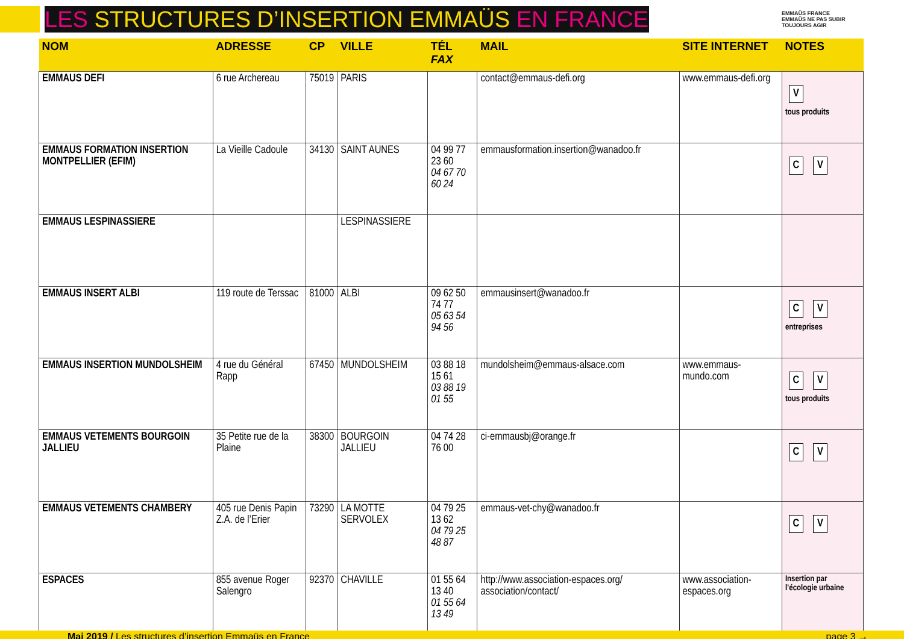LES STRUCTURES D’INSERTION EMMAÜS EN FRANCE
EMMAÜS FRANCE
EMMAÜS NE PAS SUBIR
TOUJOURS AGIR
| NOM | ADRESSE | CP | VILLE | TÉL FAX | MAIL | SITE INTERNET | NOTES |
| --- | --- | --- | --- | --- | --- | --- | --- |
| EMMAUS DEFI | 6 rue Archereau | 75019 | PARIS | | contact@emmaus-defi.org | www.emmaus-defi.org | V tous produits |
| EMMAUS FORMATION INSERTION MONTPELLIER (EFIM) | La Vieille Cadoule | 34130 | SAINT AUNES | 04 99 77 23 60 04 67 70 60 24 | emmausformation.insertion@wanadoo.fr | | C V |
| EMMAUS LESPINASSIERE | | | LESPINASSIERE | | | | |
| EMMAUS INSERT ALBI | 119 route de Terssac | 81000 | ALBI | 09 62 50 74 77 05 63 54 94 56 | emmausinsert@wanadoo.fr | | C V entreprises |
| EMMAUS INSERTION MUNDOLSHEIM | 4 rue du Général Rapp | 67450 | MUNDOLSHEIM | 03 88 18 15 61 03 88 19 01 55 | mundolsheim@emmaus-alsace.com | www.emmaus-mundo.com | C V tous produits |
| EMMAUS VETEMENTS BOURGOIN JALLIEU | 35 Petite rue de la Plaine | 38300 | BOURGOIN JALLIEU | 04 74 28 76 00 | ci-emmausbj@orange.fr | | C V |
| EMMAUS VETEMENTS CHAMBERY | 405 rue Denis Papin Z.A. de l’Erier | 73290 | LA MOTTE SERVOLEX | 04 79 25 13 62 04 79 25 48 87 | emmaus-vet-chy@wanadoo.fr | | C V |
| ESPACES | 855 avenue Roger Salengro | 92370 | CHAVILLE | 01 55 64 13 40 01 55 64 13 49 | http://www.association-espaces.org/ association/contact/ | www.association-espaces.org | Insertion par l’écologie urbaine |
Mai 2019 / Les structures d’insertion Emmaüs en France page 3 →